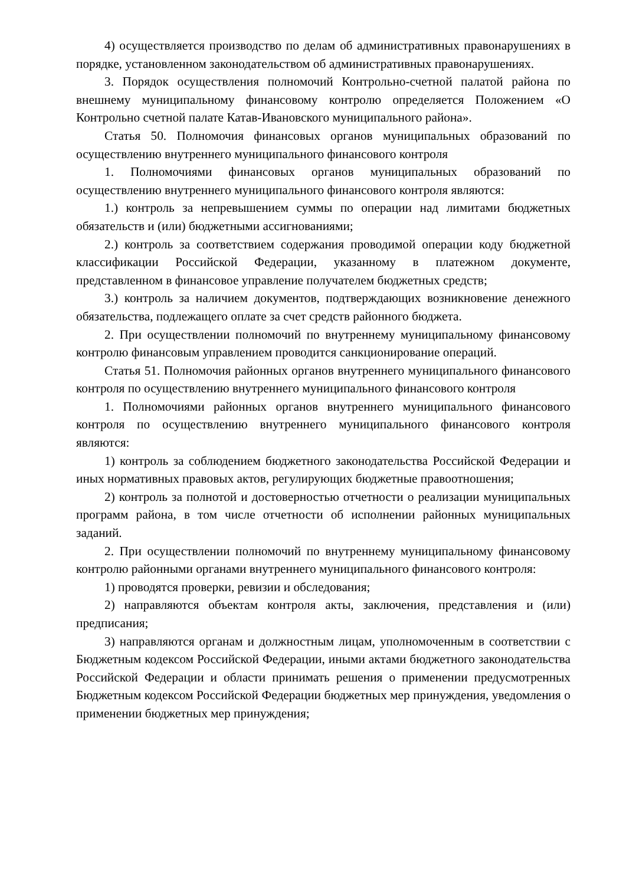4) осуществляется производство по делам об административных правонарушениях в порядке, установленном законодательством об административных правонарушениях.
3. Порядок осуществления полномочий Контрольно-счетной палатой района по внешнему муниципальному финансовому контролю определяется Положением «О Контрольно счетной палате Катав-Ивановского муниципального района».
Статья 50. Полномочия финансовых органов муниципальных образований по осуществлению внутреннего муниципального финансового контроля
1. Полномочиями финансовых органов муниципальных образований по осуществлению внутреннего муниципального финансового контроля являются:
1.) контроль за непревышением суммы по операции над лимитами бюджетных обязательств и (или) бюджетными ассигнованиями;
2.) контроль за соответствием содержания проводимой операции коду бюджетной классификации Российской Федерации, указанному в платежном документе, представленном в финансовое управление получателем бюджетных средств;
3.) контроль за наличием документов, подтверждающих возникновение денежного обязательства, подлежащего оплате за счет средств районного бюджета.
2. При осуществлении полномочий по внутреннему муниципальному финансовому контролю финансовым управлением проводится санкционирование операций.
Статья 51. Полномочия районных органов внутреннего муниципального финансового контроля по осуществлению внутреннего муниципального финансового контроля
1. Полномочиями районных органов внутреннего муниципального финансового контроля по осуществлению внутреннего муниципального финансового контроля являются:
1) контроль за соблюдением бюджетного законодательства Российской Федерации и иных нормативных правовых актов, регулирующих бюджетные правоотношения;
2) контроль за полнотой и достоверностью отчетности о реализации муниципальных программ района, в том числе отчетности об исполнении районных муниципальных заданий.
2. При осуществлении полномочий по внутреннему муниципальному финансовому контролю районными органами внутреннего муниципального финансового контроля:
1) проводятся проверки, ревизии и обследования;
2) направляются объектам контроля акты, заключения, представления и (или) предписания;
3) направляются органам и должностным лицам, уполномоченным в соответствии с Бюджетным кодексом Российской Федерации, иными актами бюджетного законодательства Российской Федерации и области принимать решения о применении предусмотренных Бюджетным кодексом Российской Федерации бюджетных мер принуждения, уведомления о применении бюджетных мер принуждения;